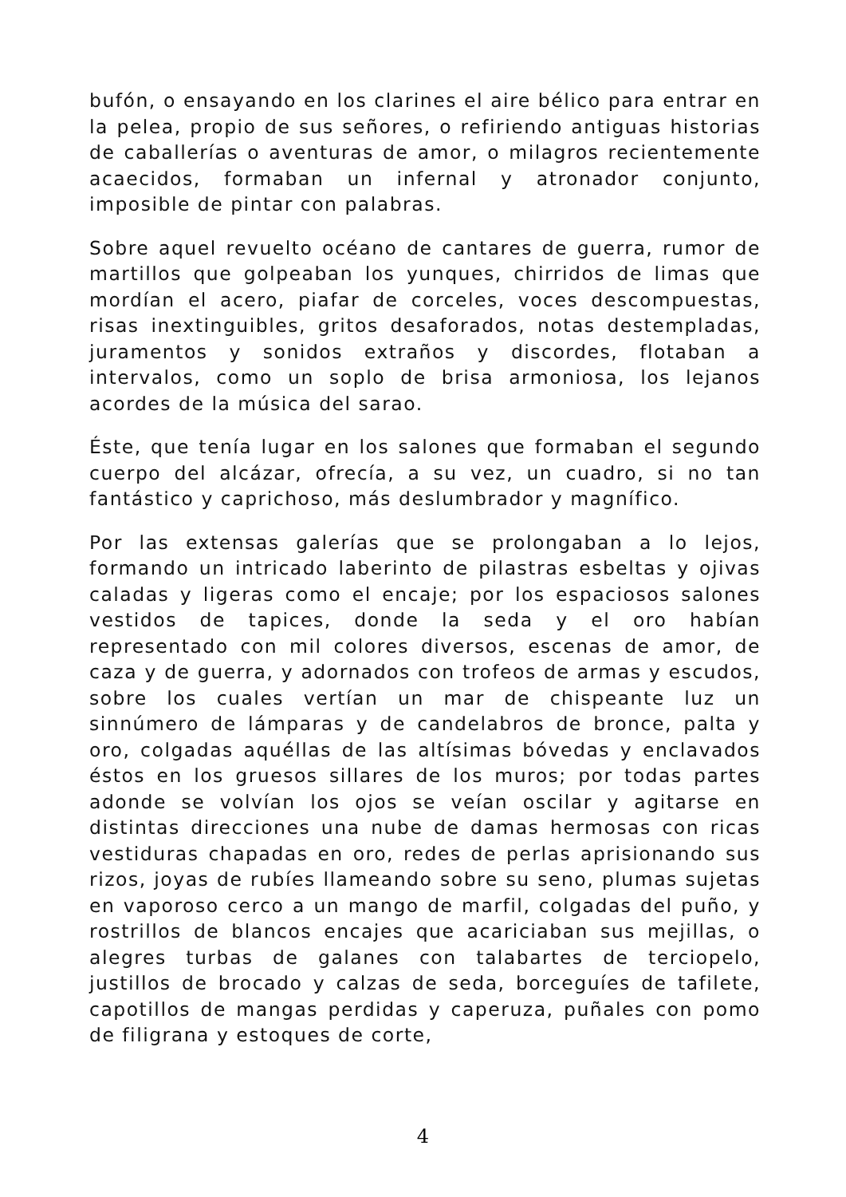bufón, o ensayando en los clarines el aire bélico para entrar en la pelea, propio de sus señores, o refiriendo antiguas historias de caballerías o aventuras de amor, o milagros recientemente acaecidos, formaban un infernal y atronador conjunto, imposible de pintar con palabras.
Sobre aquel revuelto océano de cantares de guerra, rumor de martillos que golpeaban los yunques, chirridos de limas que mordían el acero, piafar de corceles, voces descompuestas, risas inextinguibles, gritos desaforados, notas destempladas, juramentos y sonidos extraños y discordes, flotaban a intervalos, como un soplo de brisa armoniosa, los lejanos acordes de la música del sarao.
Éste, que tenía lugar en los salones que formaban el segundo cuerpo del alcázar, ofrecía, a su vez, un cuadro, si no tan fantástico y caprichoso, más deslumbrador y magnífico.
Por las extensas galerías que se prolongaban a lo lejos, formando un intricado laberinto de pilastras esbeltas y ojivas caladas y ligeras como el encaje; por los espaciosos salones vestidos de tapices, donde la seda y el oro habían representado con mil colores diversos, escenas de amor, de caza y de guerra, y adornados con trofeos de armas y escudos, sobre los cuales vertían un mar de chispeante luz un sinnúmero de lámparas y de candelabros de bronce, palta y oro, colgadas aquéllas de las altísimas bóvedas y enclavados éstos en los gruesos sillares de los muros; por todas partes adonde se volvían los ojos se veían oscilar y agitarse en distintas direcciones una nube de damas hermosas con ricas vestiduras chapadas en oro, redes de perlas aprisionando sus rizos, joyas de rubíes llameando sobre su seno, plumas sujetas en vaporoso cerco a un mango de marfil, colgadas del puño, y rostrillos de blancos encajes que acariciaban sus mejillas, o alegres turbas de galanes con talabartes de terciopelo, justillos de brocado y calzas de seda, borceguíes de tafilete, capotillos de mangas perdidas y caperuza, puñales con pomo de filigrana y estoques de corte,
4